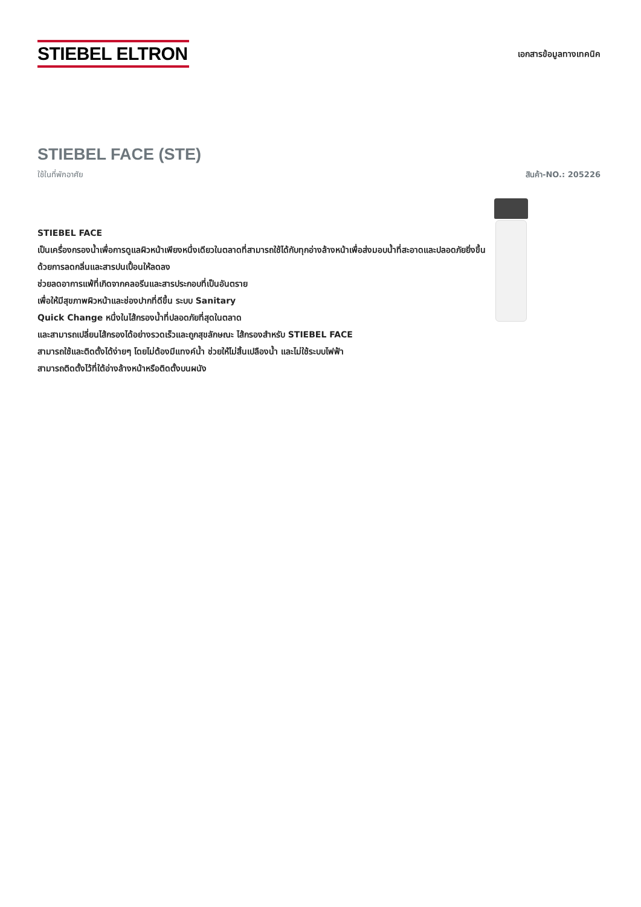STIEBEL ELTRON
เอกสารข้อมูลทางเทคนิค
STIEBEL FACE (STE)
ใช้ในที่พักอาศัย สินค้า-NO.: 205226
STIEBEL FACE
เป็นเครื่องกรองน้ำเพื่อการดูแลผิวหน้าเพียงหนึ่งเดียวในตลาดที่สามารถใช้ได้กับทุกอ่างล้างหน้าเพื่อส่งมอบน้ำที่สะอาดและปลอดภัยยิ่งขึ้น
ด้วยการลดกลิ่นและสารปนเปื้อนให้ลดลง
ช่วยลดอาการแพ้ที่เกิดจากคลอรีนและสารประกอบที่เป็นอันตราย
เพื่อให้มีสุขภาพผิวหน้าและช่องปากที่ดีขึ้น ระบบ Sanitary
Quick Change หนึ่งในไส้กรองน้ำที่ปลอดภัยที่สุดในตลาด
และสามารถเปลี่ยนไส้กรองได้อย่างรวดเร็วและถูกสุขลักษณะ ไส้กรองสำหรับ STIEBEL FACE
สามารถใช้และติดตั้งได้ง่ายๆ โดยไม่ต้องมีแทงค์น้ำ ช่วยให้ไม่สิ้นเปลืองน้ำ และไม่ใช้ระบบไฟฟ้า
สามารถติดตั้งไว้ที่ใต้อ่างล้างหน้าหรือติดตั้งบนผนัง